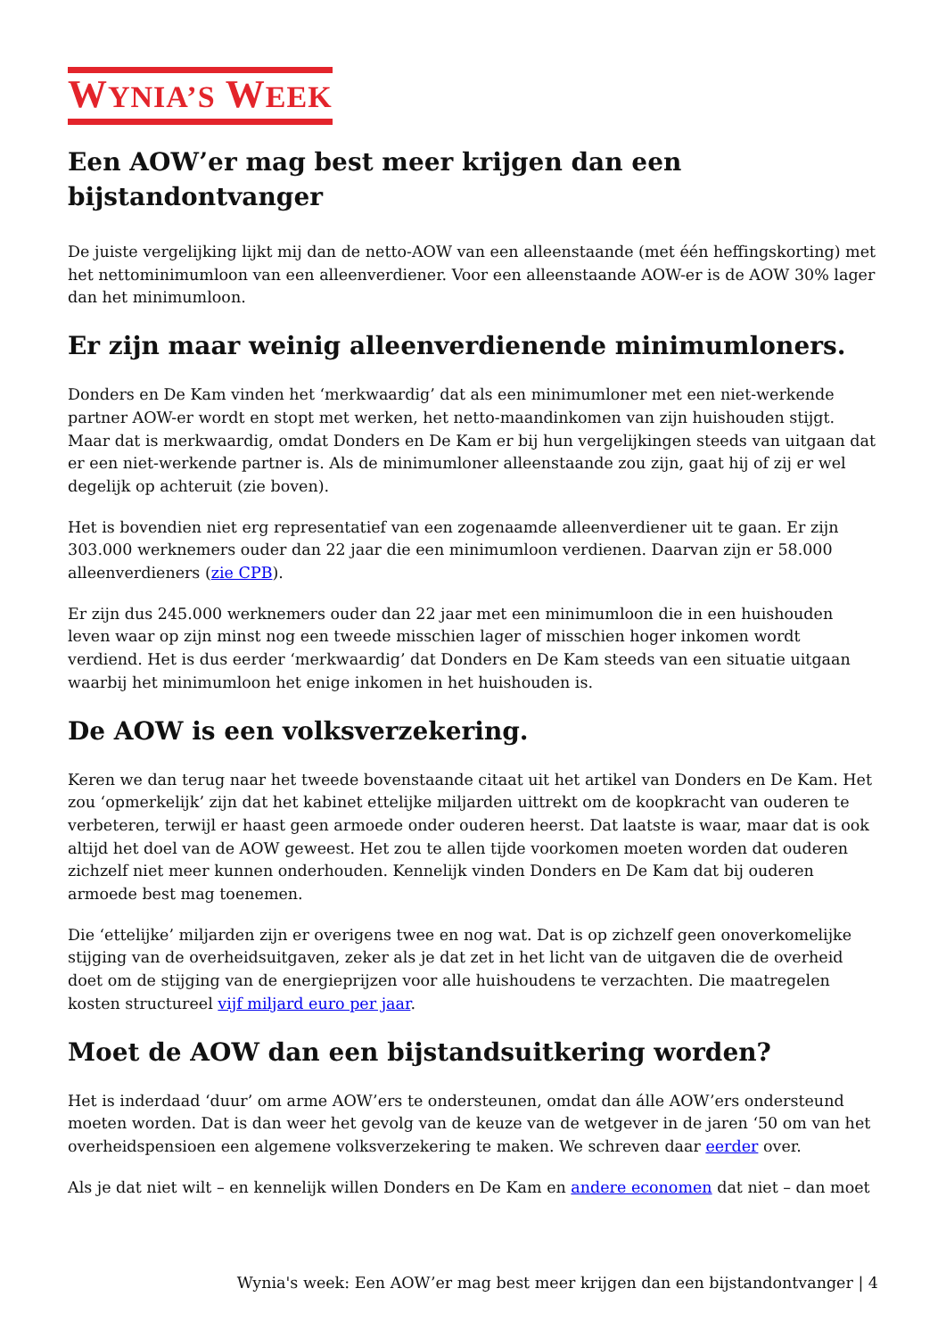WYNIA’S WEEK
Een AOW’er mag best meer krijgen dan een
bijstandontvanger
De juiste vergelijking lijkt mij dan de netto-AOW van een alleenstaande (met één heffingskorting) met het nettominimumloon van een alleenverdiener. Voor een alleenstaande AOW-er is de AOW 30% lager dan het minimumloon.
Er zijn maar weinig alleenverdienende minimumloners.
Donders en De Kam vinden het ‘merkwaardig’ dat als een minimumloner met een niet-werkende partner AOW-er wordt en stopt met werken, het netto-maandinkomen van zijn huishouden stijgt. Maar dat is merkwaardig, omdat Donders en De Kam er bij hun vergelijkingen steeds van uitgaan dat er een niet-werkende partner is. Als de minimumloner alleenstaande zou zijn, gaat hij of zij er wel degelijk op achteruit (zie boven).
Het is bovendien niet erg representatief van een zogenaamde alleenverdiener uit te gaan. Er zijn 303.000 werknemers ouder dan 22 jaar die een minimumloon verdienen. Daarvan zijn er 58.000 alleenverdieners (zie CPB).
Er zijn dus 245.000 werknemers ouder dan 22 jaar met een minimumloon die in een huishouden leven waar op zijn minst nog een tweede misschien lager of misschien hoger inkomen wordt verdiend. Het is dus eerder ‘merkwaardig’ dat Donders en De Kam steeds van een situatie uitgaan waarbij het minimumloon het enige inkomen in het huishouden is.
De AOW is een volksverzekering.
Keren we dan terug naar het tweede bovenstaande citaat uit het artikel van Donders en De Kam. Het zou ‘opmerkelijk’ zijn dat het kabinet ettelijke miljarden uittrekt om de koopkracht van ouderen te verbeteren, terwijl er haast geen armoede onder ouderen heerst. Dat laatste is waar, maar dat is ook altijd het doel van de AOW geweest. Het zou te allen tijde voorkomen moeten worden dat ouderen zichzelf niet meer kunnen onderhouden. Kennelijk vinden Donders en De Kam dat bij ouderen armoede best mag toenemen.
Die ‘ettelijke’ miljarden zijn er overigens twee en nog wat. Dat is op zichzelf geen onoverkomelijke stijging van de overheidsuitgaven, zeker als je dat zet in het licht van de uitgaven die de overheid doet om de stijging van de energieprijzen voor alle huishoudens te verzachten. Die maatregelen kosten structureel vijf miljard euro per jaar.
Moet de AOW dan een bijstandsuitkering worden?
Het is inderdaad ‘duur’ om arme AOW’ers te ondersteunen, omdat dan álle AOW’ers ondersteund moeten worden. Dat is dan weer het gevolg van de keuze van de wetgever in de jaren ‘50 om van het overheidspensioen een algemene volksverzekering te maken. We schreven daar eerder over.
Als je dat niet wilt – en kennelijk willen Donders en De Kam en andere economen dat niet – dan moet
Wynia's week: Een AOW’er mag best meer krijgen dan een bijstandontvanger | 4